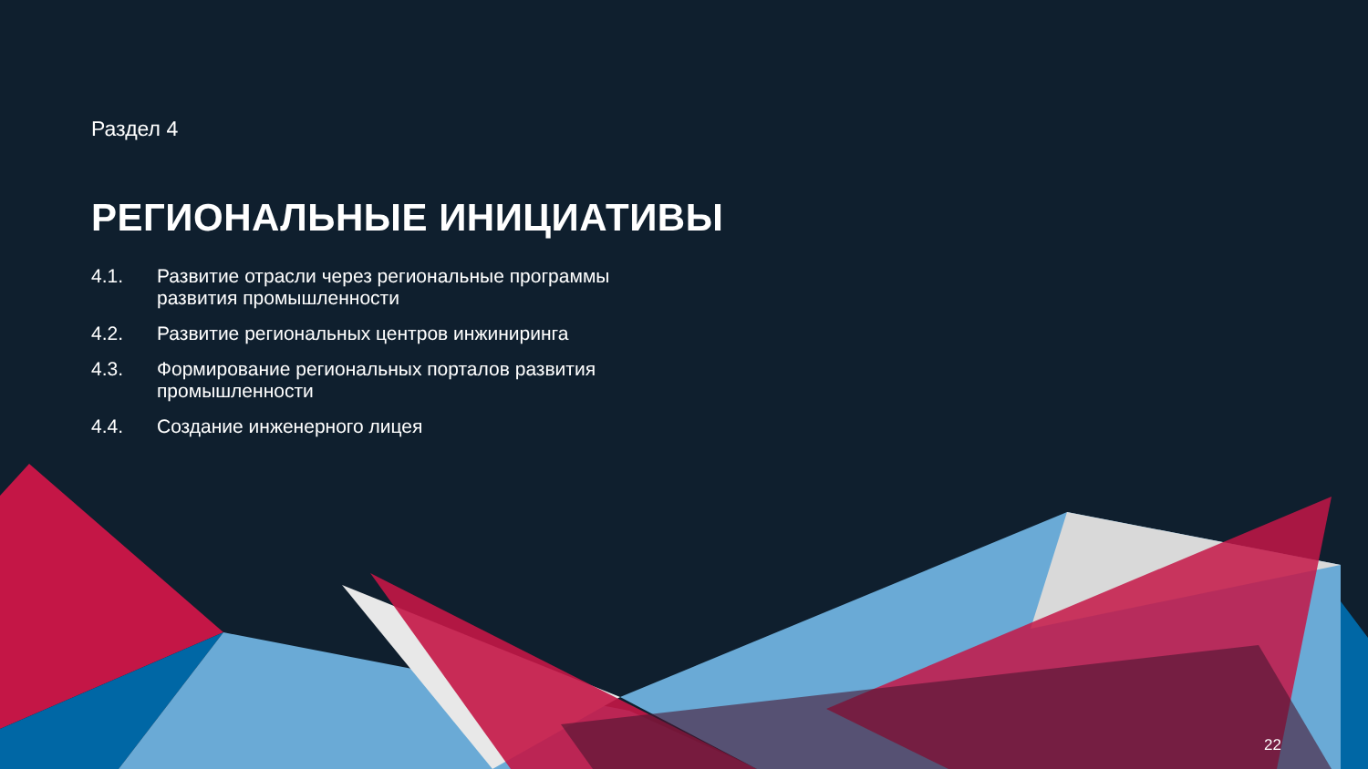Раздел 4
РЕГИОНАЛЬНЫЕ ИНИЦИАТИВЫ
4.1. Развитие отрасли через региональные программы развития промышленности
4.2. Развитие региональных центров инжиниринга
4.3. Формирование региональных порталов развития промышленности
4.4. Создание инженерного лицея
22